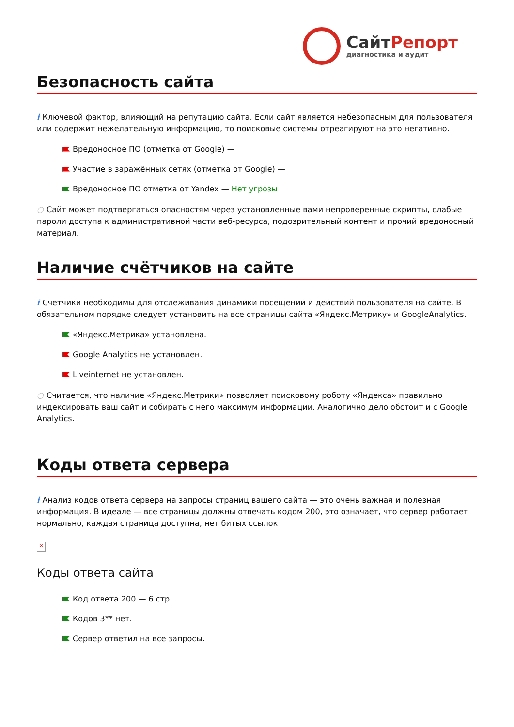СайтРепорт
диагностика и аудит
Безопасность сайта
i Ключевой фактор, влияющий на репутацию сайта. Если сайт является небезопасным для пользователя или содержит нежелательную информацию, то поисковые системы отреагируют на это негативно.
Вредоносное ПО (отметка от Google) —
Участие в заражённых сетях (отметка от Google) —
Вредоносное ПО отметка от Yandex — Нет угрозы
○ Сайт может подтвергаться опасностям через установленные вами непроверенные скрипты, слабые пароли доступа к административной части веб-ресурса, подозрительный контент и прочий вредоносный материал.
Наличие счётчиков на сайте
i Счётчики необходимы для отслеживания динамики посещений и действий пользователя на сайте. В обязательном порядке следует установить на все страницы сайта «Яндекс.Метрику» и GoogleAnalytics.
«Яндекс.Метрика» установлена.
Google Analytics не установлен.
Liveinternet не установлен.
○ Считается, что наличие «Яндекс.Метрики» позволяет поисковому роботу «Яндекса» правильно индексировать ваш сайт и собирать с него максимум информации. Аналогично дело обстоит и с Google Analytics.
Коды ответа сервера
i Анализ кодов ответа сервера на запросы страниц вашего сайта — это очень важная и полезная информация. В идеале — все страницы должны отвечать кодом 200, это означает, что сервер работает нормально, каждая страница доступна, нет битых ссылок
×
Коды ответа сайта
Код ответа 200 — 6 стр.
Кодов 3** нет.
Сервер ответил на все запросы.